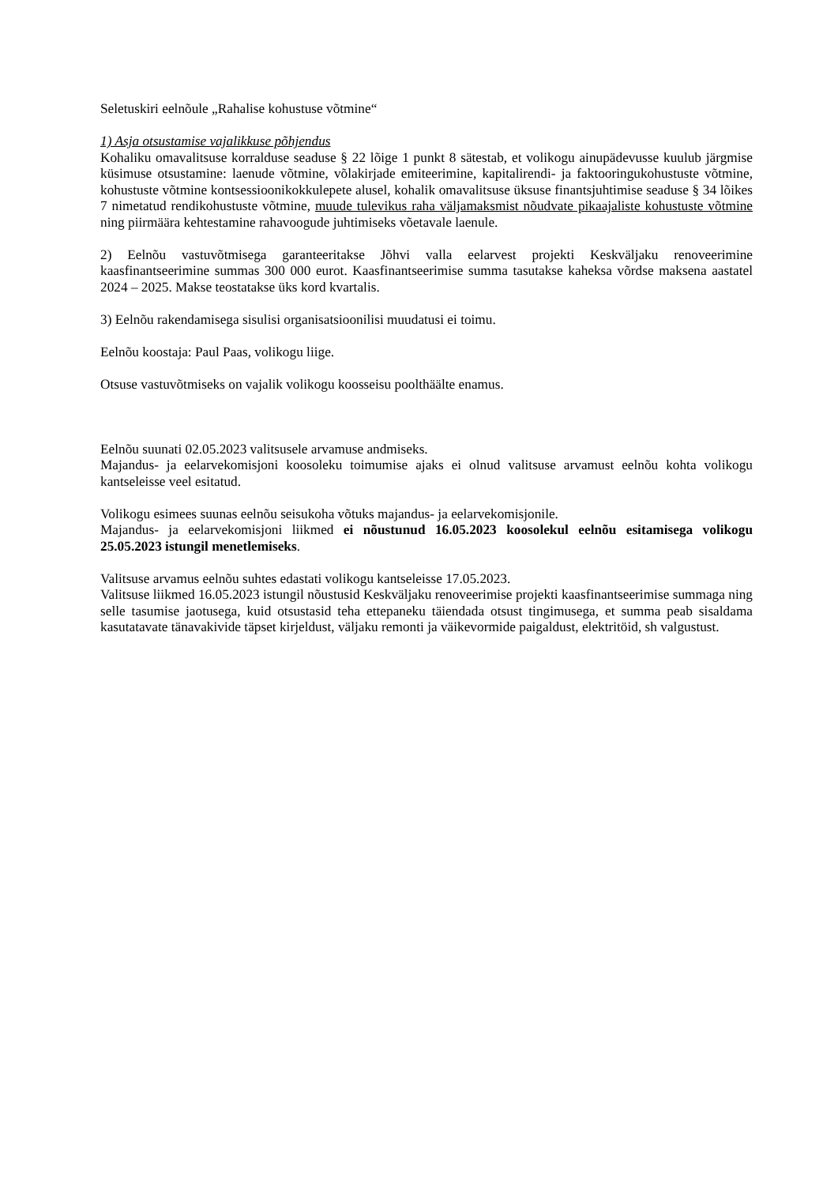Seletuskiri eelnõule „Rahalise kohustuse võtmine“
1) Asja otsustamise vajalikkuse põhjendus
Kohaliku omavalitsuse korralduse seaduse § 22 lõige 1 punkt 8 sätestab, et volikogu ainupädevusse kuulub järgmise küsimuse otsustamine: laenude võtmine, võlakirjade emiteerimine, kapitalirendi- ja faktooringukohustuste võtmine, kohustuste võtmine kontsessioonikokkulepete alusel, kohalik omavalitsuse üksuse finantsjuhtimise seaduse § 34 lõikes 7 nimetatud rendikohustuste võtmine, muude tulevikus raha väljamaksmist nõudvate pikaajaliste kohustuste võtmine ning piirmäära kehtestamine rahavoogude juhtimiseks võetavale laenule.
2) Eelnõu vastuvõtmisega garanteeritakse Jõhvi valla eelarvest projekti Keskväljaku renoveerimine kaasfinantseerimine summas 300 000 eurot. Kaasfinantseerimise summa tasutakse kaheksa võrdse maksena aastatel 2024 – 2025. Makse teostatakse üks kord kvartalis.
3) Eelnõu rakendamisega sisulisi organisatsioonilisi muudatusi ei toimu.
Eelnõu koostaja: Paul Paas, volikogu liige.
Otsuse vastuvõtmiseks on vajalik volikogu koosseisu poolthäälte enamus.
Eelnõu suunati 02.05.2023 valitsusele arvamuse andmiseks.
Majandus- ja eelarvekomisjoni koosoleku toimumise ajaks ei olnud valitsuse arvamust eelnõu kohta volikogu kantseleisse veel esitatud.
Volikogu esimees suunas eelnõu seisukoha võtuks majandus- ja eelarvekomisjonile.
Majandus- ja eelarvekomisjoni liikmed ei nõustunud 16.05.2023 koosolekul eelnõu esitamisega volikogu 25.05.2023 istungil menetlemiseks.
Valitsuse arvamus eelnõu suhtes edastati volikogu kantseleisse 17.05.2023.
Valitsuse liikmed 16.05.2023 istungil nõustusid Keskväljaku renoveerimise projekti kaasfinantseerimise summaga ning selle tasumise jaotusega, kuid otsustasid teha ettepaneku täiendada otsust tingimusega, et summa peab sisaldama kasutatavate tänavakivide täpset kirjeldust, väljaku remonti ja väikevormide paigaldust, elektritöid, sh valgustust.